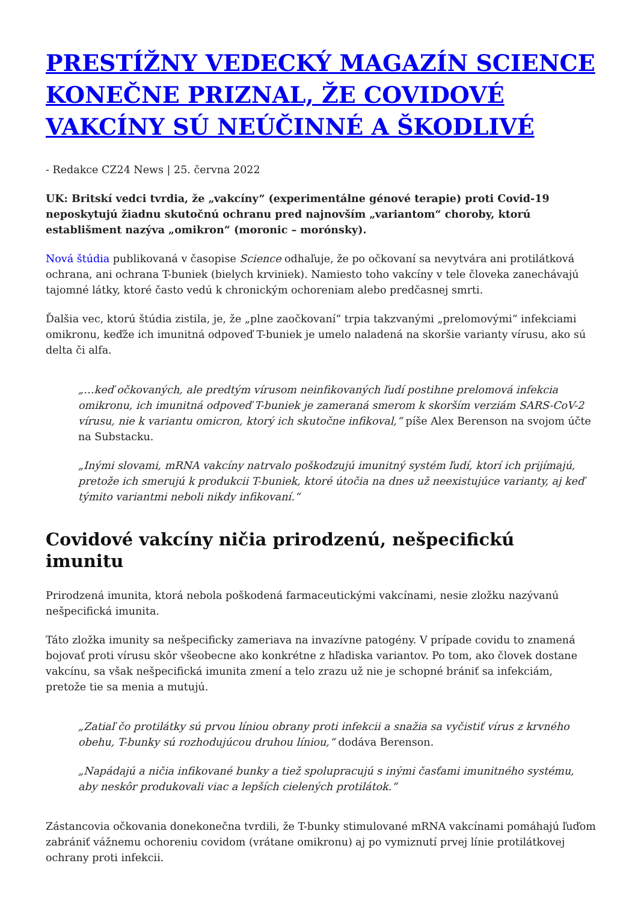PRESTÍŽNY VEDECKÝ MAGAZÍN SCIENCE KONEČNE PRIZNAL, ŽE COVIDOVÉ VAKCÍNY SÚ NEÚČINNÉ A ŠKODLIVÉ
- Redakce CZ24 News | 25. června 2022
UK: Britskí vedci tvrdia, že „vakcíny“ (experimentálne génové terapie) proti Covid-19 neposkytujú žiadnu skutočnú ochranu pred najnovším „variantom“ choroby, ktorú establišment nazýva „omikron“ (moronic – morónsky).
Nová štúdia publikovaná v časopise Science odhaľuje, že po očkovaní sa nevytvára ani protilátková ochrana, ani ochrana T-buniek (bielych krviniek). Namiesto toho vakcíny v tele človeka zanechávajú tajomné látky, ktoré často vedú k chronickým ochoreniam alebo predčasnej smrti.
Ďalšia vec, ktorú štúdia zistila, je, že „plne zaočkovaní“ trpia takzvanými „prelomovými“ infekciami omikronu, keďže ich imunitná odpoveď T-buniek je umelo naladená na skoršie varianty vírusu, ako sú delta či alfa.
„…keď očkovaných, ale predtým vírusom neinfikovaných ľudí postihne prelomová infekcia omikronu, ich imunitná odpoveď T-buniek je zameraná smerom k skorším verziám SARS-CoV-2 vírusu, nie k variantu omicron, ktorý ich skutočne infikoval,“ píše Alex Berenson na svojom účte na Substacku.
„Inými slovami, mRNA vakcíny natrvalo poškodzujú imunitný systém ľudí, ktorí ich prijímajú, pretože ich smerujú k produkcii T-buniek, ktoré útočia na dnes už neexistujúce varianty, aj keď týmito variantmi neboli nikdy infikovaní.“
Covidové vakcíny ničia prirodzenú, nešpecifickú imunitu
Prirodzená imunita, ktorá nebola poškodená farmaceutickými vakcínami, nesie zložku nazývanú nešpecifická imunita.
Táto zložka imunity sa nešpecificky zameriava na invazívne patogény. V prípade covidu to znamená bojovať proti vírusu skôr všeobecne ako konkrétne z hľadiska variantov. Po tom, ako človek dostane vakcínu, sa však nešpecifická imunita zmení a telo zrazu už nie je schopné brániť sa infekciám, pretože tie sa menia a mutujú.
„Zatiaľ čo protilátky sú prvou líniou obrany proti infekcii a snažia sa vyčistiť vírus z krvného obehu, T-bunky sú rozhodujúcou druhou líniou,“ dodáva Berenson.
„Napádajú a ničia infikované bunky a tiež spolupracujú s inými časťami imunitného systému, aby neskôr produkovali viac a lepších cielených protilátok.“
Zástancovia očkovania donekonečna tvrdili, že T-bunky stimulované mRNA vakcínami pomáhajú ľuďom zabrániť vážnemu ochoreniu covidom (vrátane omikronu) aj po vymiznutí prvej línie protilátkovej ochrany proti infekcii.